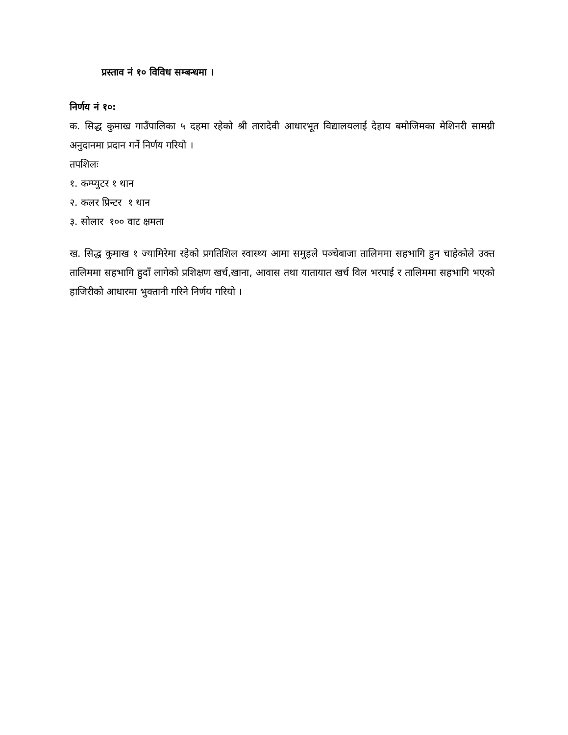प्रस्ताव नं १० विविध सम्बन्धमा ।
निर्णय नं १०:
क. सिद्ध कुमाख गाउँपालिका ५ दहमा रहेको श्री तारादेवी आधारभूत विद्यालयलाई देहाय बमोजिमका मेशिनरी सामग्री अनुदानमा प्रदान गर्ने निर्णय गरियो ।
तपशिलः
१. कम्प्युटर १ थान
२. कलर प्रिन्टर १ थान
३. सोलार १०० वाट क्षमता
ख. सिद्ध कुमाख १ ज्यामिरेमा रहेको प्रगतिशिल स्वास्थ्य आमा समुहले पञ्चेबाजा तालिममा सहभागि हुन चाहेकोले उक्त तालिममा सहभागि हुदाँ लागेको प्रशिक्षण खर्च,खाना, आवास तथा यातायात खर्च विल भरपाई र तालिममा सहभागि भएको हाजिरीको आधारमा भुक्तानी गरिने निर्णय गरियो ।